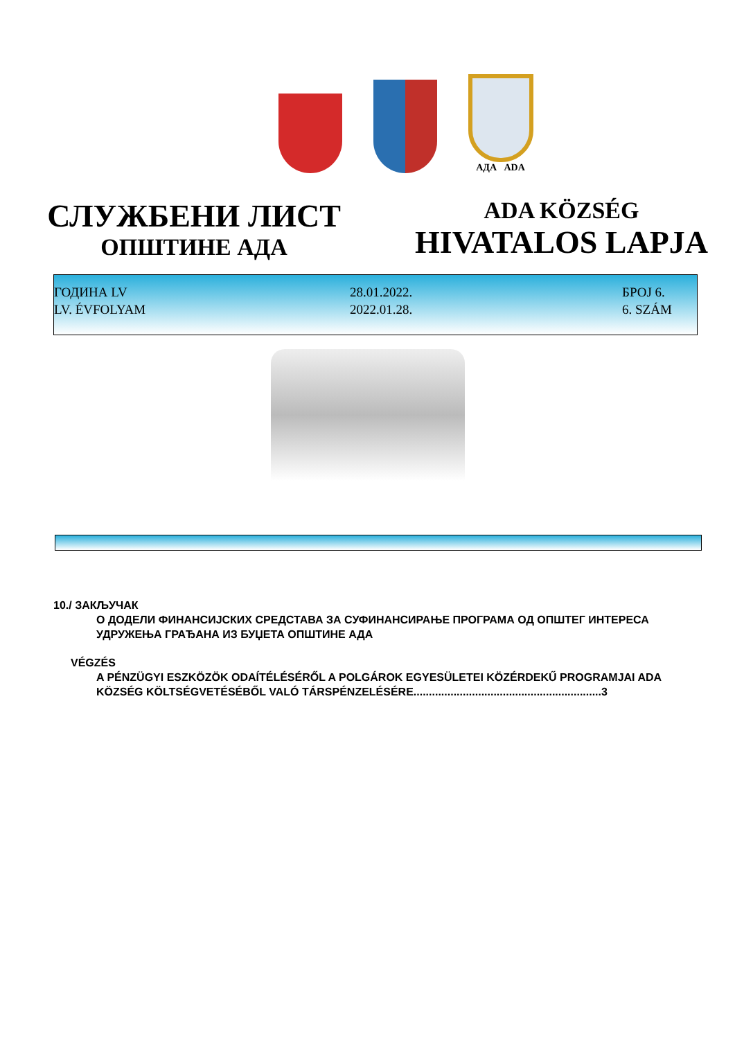АДА ADA
СЛУЖБЕНИ ЛИСТ
ОПШТИНЕ АДА
ADA KÖZSÉG
HIVATALOS LAPJA
ГОДИНА LV
LV. ÉVFOLYAM
28.01.2022.
2022.01.28.
БРОЈ 6.
6. SZÁM
10./ ЗАКЉУЧАК
О ДОДЕЛИ ФИНАНСИЈСКИХ СРЕДСТАВА ЗА СУФИНАНСИРАЊЕ ПРОГРАМА ОД ОПШТЕГ ИНТЕРЕСА УДРУЖЕЊА ГРАЂАНА ИЗ БУЏЕТА ОПШТИНЕ АДА
VÉGZÉS
A PÉNZÜGYI ESZKÖZÖK ODAÍTÉLÉSÉRŐL A POLGÁROK EGYESÜLETEI KÖZÉRDEKŰ PROGRAMJAI ADA KÖZSÉG KÖLTSÉGVETÉSÉBŐL VALÓ TÁRSPÉNZELÉSÉRE.............................................................3